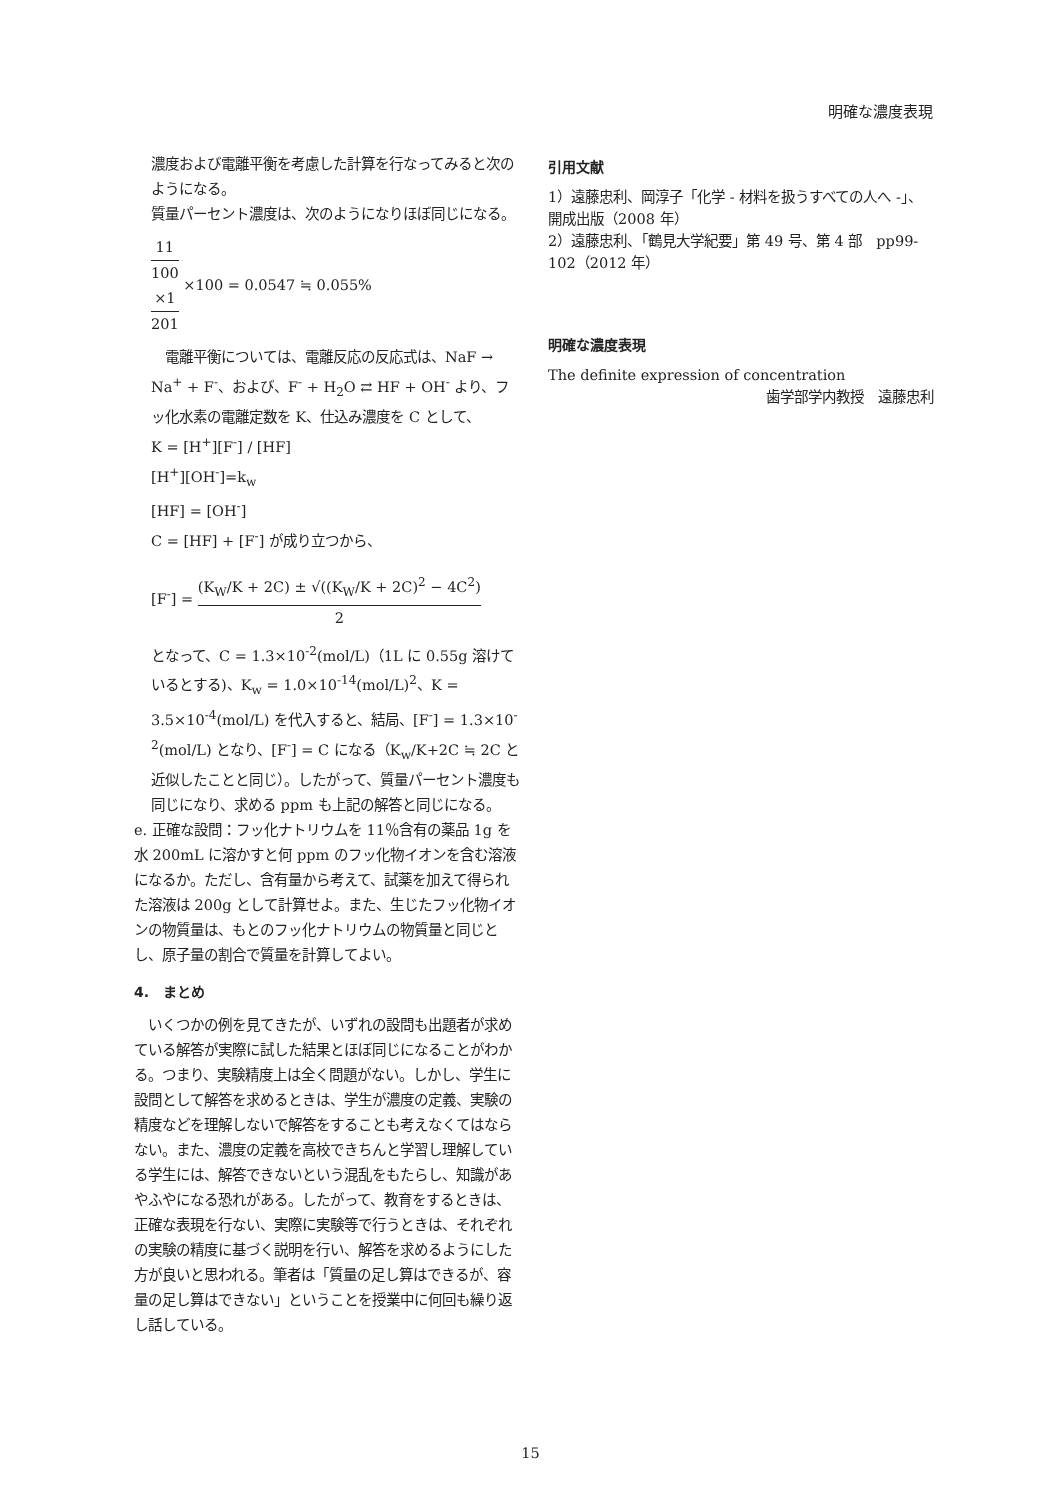明確な濃度表現
濃度および電離平衡を考慮した計算を行なってみると次のようになる。
質量パーセント濃度は、次のようになりほぼ同じになる。
11
100
×1 201 ×100 = 0.0547 ≒ 0.055%
　電離平衡については、電離反応の反応式は、NaF → Na<sup>+</sup> + F<sup>-</sup>、および、F<sup>-</sup> + H<sub>2</sub>O ⇄ HF + OH<sup>-</sup> より、フッ化水素の電離定数を K、仕込み濃度を C として、
K = [H<sup>+</sup>][F<sup>-</sup>] / [HF]
[H<sup>+</sup>][OH<sup>-</sup>]=k<sub>w</sub>
[HF] = [OH<sup>-</sup>]
C = [HF] + [F<sup>-</sup>] が成り立つから、
[F<sup>-</sup>] = (K<sub>W</sub>/K + 2C) ± √((K<sub>W</sub>/K + 2C)<sup>2</sup> − 4C<sup>2</sup>) 2
となって、C = 1.3×10<sup>-2</sup>(mol/L)（1L に 0.55g 溶けているとする)、K<sub>w</sub> = 1.0×10<sup>-14</sup>(mol/L)<sup>2</sup>、K = 3.5×10<sup>-4</sup>(mol/L) を代入すると、結局、[F<sup>-</sup>] = 1.3×10<sup>-2</sup>(mol/L) となり、[F<sup>-</sup>] = C になる（K<sub>w</sub>/K+2C ≒ 2C と近似したことと同じ）。したがって、質量パーセント濃度も同じになり、求める ppm も上記の解答と同じになる。
e. 正確な設問：フッ化ナトリウムを 11％含有の薬品 1g を水 200mL に溶かすと何 ppm のフッ化物イオンを含む溶液になるか。ただし、含有量から考えて、試薬を加えて得られた溶液は 200g として計算せよ。また、生じたフッ化物イオンの物質量は、もとのフッ化ナトリウムの物質量と同じとし、原子量の割合で質量を計算してよい。
4.　まとめ
　いくつかの例を見てきたが、いずれの設問も出題者が求めている解答が実際に試した結果とほぼ同じになることがわかる。つまり、実験精度上は全く問題がない。しかし、学生に設問として解答を求めるときは、学生が濃度の定義、実験の精度などを理解しないで解答をすることも考えなくてはならない。また、濃度の定義を高校できちんと学習し理解している学生には、解答できないという混乱をもたらし、知識があやふやになる恐れがある。したがって、教育をするときは、正確な表現を行ない、実際に実験等で行うときは、それぞれの実験の精度に基づく説明を行い、解答を求めるようにした方が良いと思われる。筆者は「質量の足し算はできるが、容量の足し算はできない」ということを授業中に何回も繰り返し話している。
引用文献
1）遠藤忠利、岡淳子「化学 - 材料を扱うすべての人へ -」、開成出版（2008 年）
2）遠藤忠利、「鶴見大学紀要」第 49 号、第 4 部　pp99-102（2012 年）
明確な濃度表現
The definite expression of concentration
歯学部学内教授　遠藤忠利
15